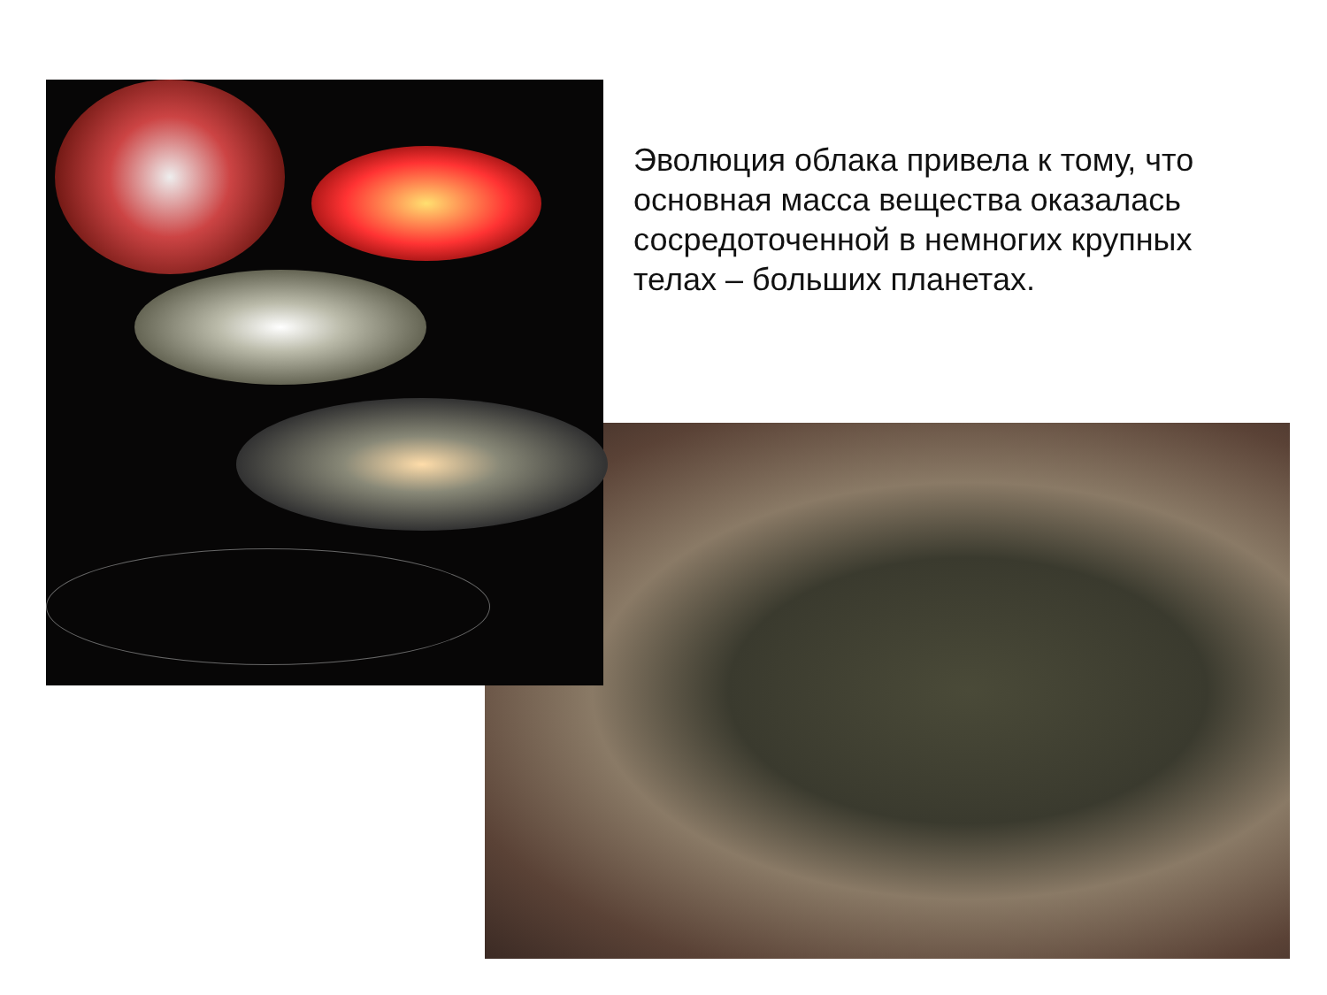Эволюция облака привела к тому, что основная масса вещества оказалась сосредоточенной в немногих крупных телах – больших планетах.